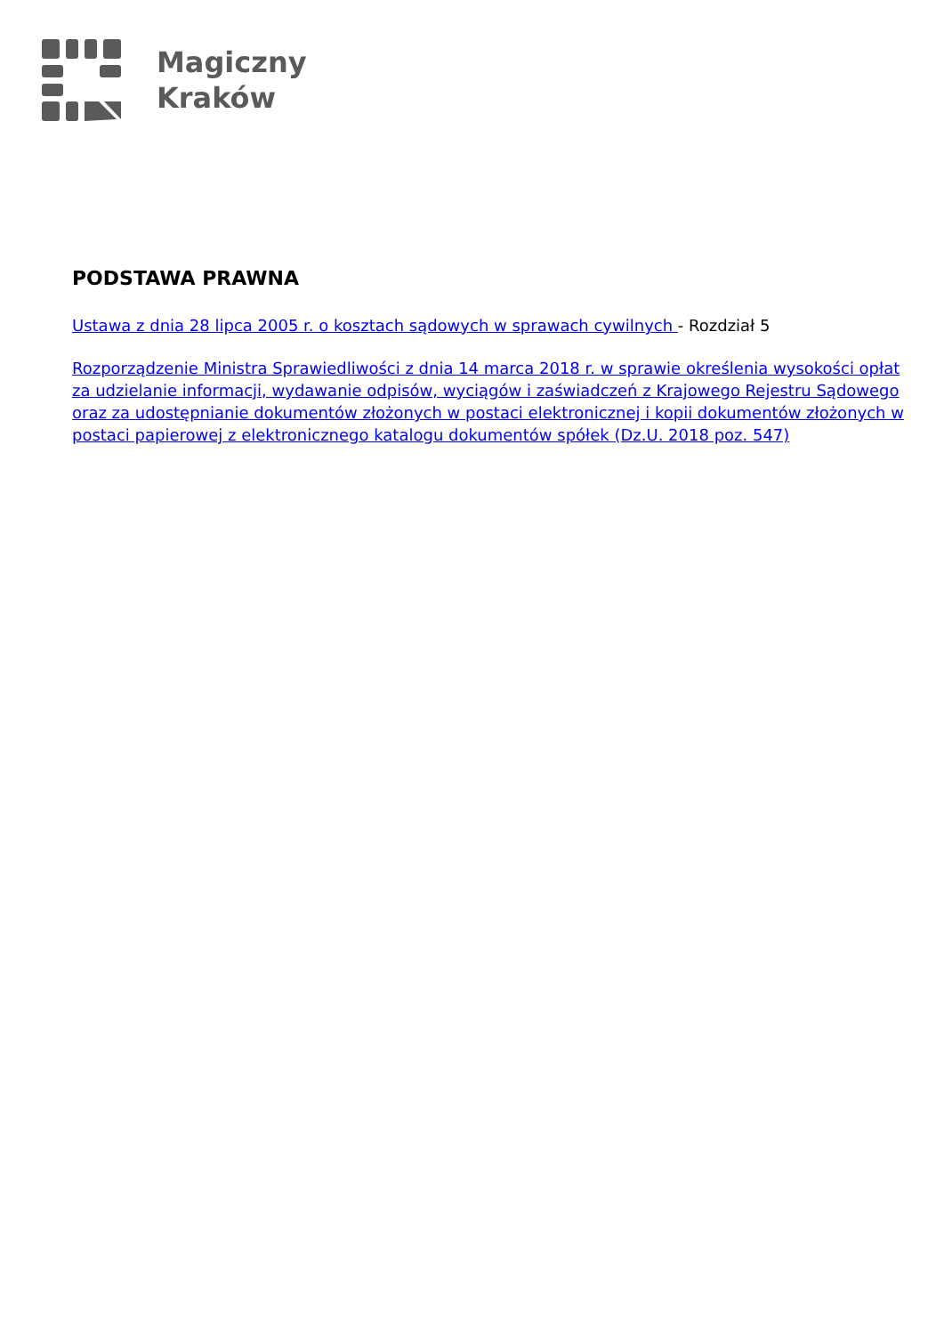Magiczny
Kraków
PODSTAWA PRAWNA
Ustawa z dnia 28 lipca 2005 r. o kosztach sądowych w sprawach cywilnych - Rozdział 5
Rozporządzenie Ministra Sprawiedliwości z dnia 14 marca 2018 r. w sprawie określenia wysokości opłat za udzielanie informacji, wydawanie odpisów, wyciągów i zaświadczeń z Krajowego Rejestru Sądowego oraz za udostępnianie dokumentów złożonych w postaci elektronicznej i kopii dokumentów złożonych w postaci papierowej z elektronicznego katalogu dokumentów spółek (Dz.U. 2018 poz. 547)